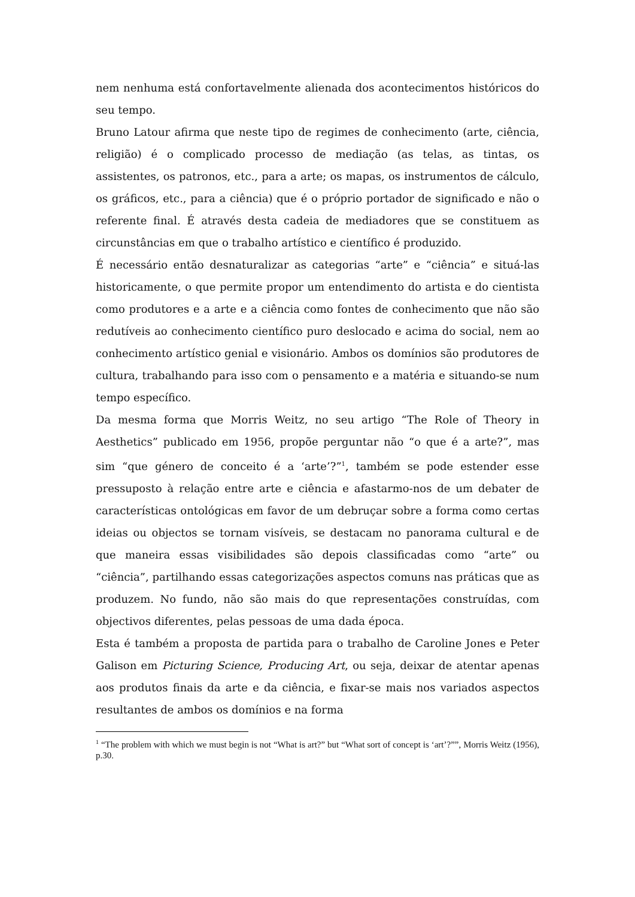nem nenhuma está confortavelmente alienada dos acontecimentos históricos do seu tempo.
Bruno Latour afirma que neste tipo de regimes de conhecimento (arte, ciência, religião) é o complicado processo de mediação (as telas, as tintas, os assistentes, os patronos, etc., para a arte; os mapas, os instrumentos de cálculo, os gráficos, etc., para a ciência) que é o próprio portador de significado e não o referente final. É através desta cadeia de mediadores que se constituem as circunstâncias em que o trabalho artístico e científico é produzido.
É necessário então desnaturalizar as categorias “arte” e “ciência” e situá-las historicamente, o que permite propor um entendimento do artista e do cientista como produtores e a arte e a ciência como fontes de conhecimento que não são redutíveis ao conhecimento científico puro deslocado e acima do social, nem ao conhecimento artístico genial e visionário. Ambos os domínios são produtores de cultura, trabalhando para isso com o pensamento e a matéria e situando-se num tempo específico.
Da mesma forma que Morris Weitz, no seu artigo “The Role of Theory in Aesthetics” publicado em 1956, propõe perguntar não “o que é a arte?”, mas sim “que género de conceito é a ‘arte’?”<sup>1</sup>, também se pode estender esse pressuposto à relação entre arte e ciência e afastarmo-nos de um debater de características ontológicas em favor de um debruçar sobre a forma como certas ideias ou objectos se tornam visíveis, se destacam no panorama cultural e de que maneira essas visibilidades são depois classificadas como “arte” ou “ciência”, partilhando essas categorizações aspectos comuns nas práticas que as produzem. No fundo, não são mais do que representações construídas, com objectivos diferentes, pelas pessoas de uma dada época.
Esta é também a proposta de partida para o trabalho de Caroline Jones e Peter Galison em Picturing Science, Producing Art, ou seja, deixar de atentar apenas aos produtos finais da arte e da ciência, e fixar-se mais nos variados aspectos resultantes de ambos os domínios e na forma
<sup>1</sup> “The problem with which we must begin is not “What is art?” but “What sort of concept is ‘art’?””, Morris Weitz (1956), p.30.